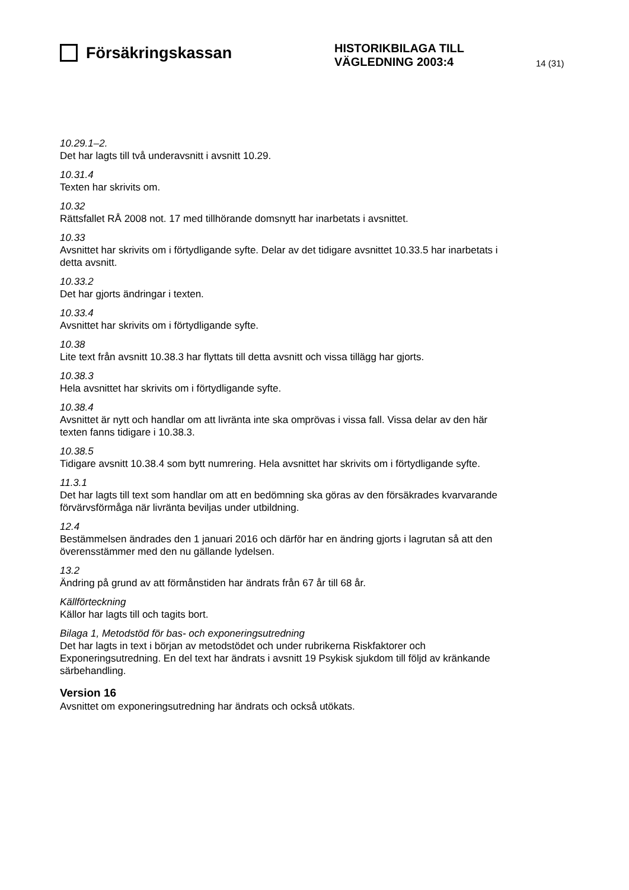Försäkringskassan
HISTORIKBILAGA TILL
VÄGLEDNING 2003:4
14 (31)
10.29.1–2.
Det har lagts till två underavsnitt i avsnitt 10.29.
10.31.4
Texten har skrivits om.
10.32
Rättsfallet RÅ 2008 not. 17 med tillhörande domsnytt har inarbetats i avsnittet.
10.33
Avsnittet har skrivits om i förtydligande syfte. Delar av det tidigare avsnittet 10.33.5 har inarbetats i detta avsnitt.
10.33.2
Det har gjorts ändringar i texten.
10.33.4
Avsnittet har skrivits om i förtydligande syfte.
10.38
Lite text från avsnitt 10.38.3 har flyttats till detta avsnitt och vissa tillägg har gjorts.
10.38.3
Hela avsnittet har skrivits om i förtydligande syfte.
10.38.4
Avsnittet är nytt och handlar om att livränta inte ska omprövas i vissa fall. Vissa delar av den här texten fanns tidigare i 10.38.3.
10.38.5
Tidigare avsnitt 10.38.4 som bytt numrering. Hela avsnittet har skrivits om i förtydligande syfte.
11.3.1
Det har lagts till text som handlar om att en bedömning ska göras av den försäkrades kvarvarande förvärvsförmåga när livränta beviljas under utbildning.
12.4
Bestämmelsen ändrades den 1 januari 2016 och därför har en ändring gjorts i lagrutan så att den överensstämmer med den nu gällande lydelsen.
13.2
Ändring på grund av att förmånstiden har ändrats från 67 år till 68 år.
Källförteckning
Källor har lagts till och tagits bort.
Bilaga 1, Metodstöd för bas- och exponeringsutredning
Det har lagts in text i början av metodstödet och under rubrikerna Riskfaktorer och Exponeringsutredning. En del text har ändrats i avsnitt 19 Psykisk sjukdom till följd av kränkande särbehandling.
Version 16
Avsnittet om exponeringsutredning har ändrats och också utökats.